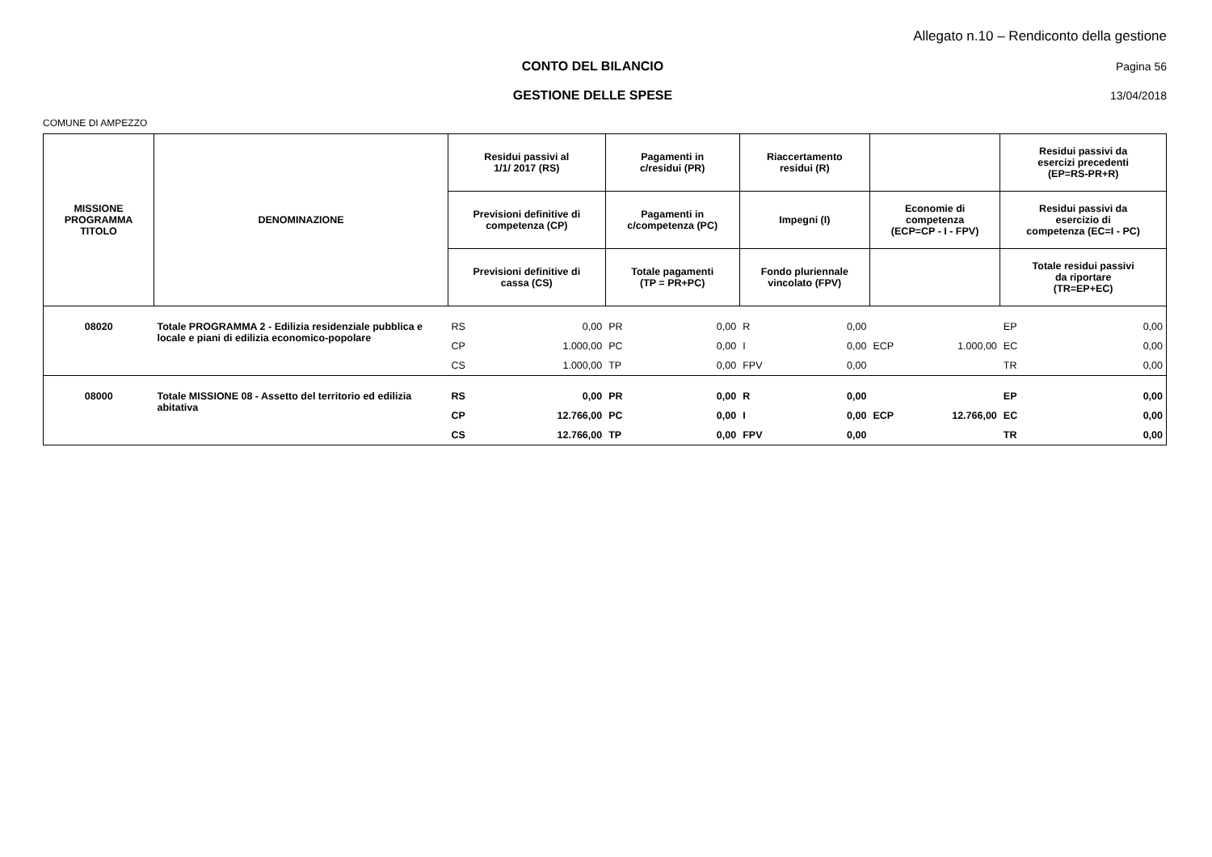Allegato n.10 – Rendiconto della gestione
CONTO DEL BILANCIO Pagina 56
GESTIONE DELLE SPESE 13/04/2018
COMUNE DI AMPEZZO
| MISSIONE PROGRAMMA TITOLO | DENOMINAZIONE | Residui passivi al 1/1/ 2017 (RS) | | Pagamenti in c/residui (PR) | | Riaccertamento residui (R) | | | | Residui passivi da esercizi precedenti (EP=RS-PR+R) | |
| --- | --- | --- | --- | --- | --- | --- | --- | --- | --- | --- | --- |
| | | Previsioni definitive di competenza (CP) | | Pagamenti in c/competenza (PC) | | Impegni (I) | | Economie di competenza (ECP=CP - I - FPV) | | Residui passivi da esercizio di competenza (EC=I - PC) | |
| | | Previsioni definitive di cassa (CS) | | Totale pagamenti (TP = PR+PC) | | Fondo pluriennale vincolato (FPV) | | | | Totale residui passivi da riportare (TR=EP+EC) | |
| 08020 | Totale PROGRAMMA 2 - Edilizia residenziale pubblica e locale e piani di edilizia economico-popolare | RS | 0,00 | PR | 0,00 | R | 0,00 | | | EP | 0,00 |
| | | CP | 1.000,00 | PC | 0,00 | I | 0,00 | ECP | 1.000,00 | EC | 0,00 |
| | | CS | 1.000,00 | TP | 0,00 | FPV | 0,00 | | | TR | 0,00 |
| 08000 | Totale MISSIONE 08 - Assetto del territorio ed edilizia abitativa | RS | 0,00 | PR | 0,00 | R | 0,00 | | | EP | 0,00 |
| | | CP | 12.766,00 | PC | 0,00 | I | 0,00 | ECP | 12.766,00 | EC | 0,00 |
| | | CS | 12.766,00 | TP | 0,00 | FPV | 0,00 | | | TR | 0,00 |